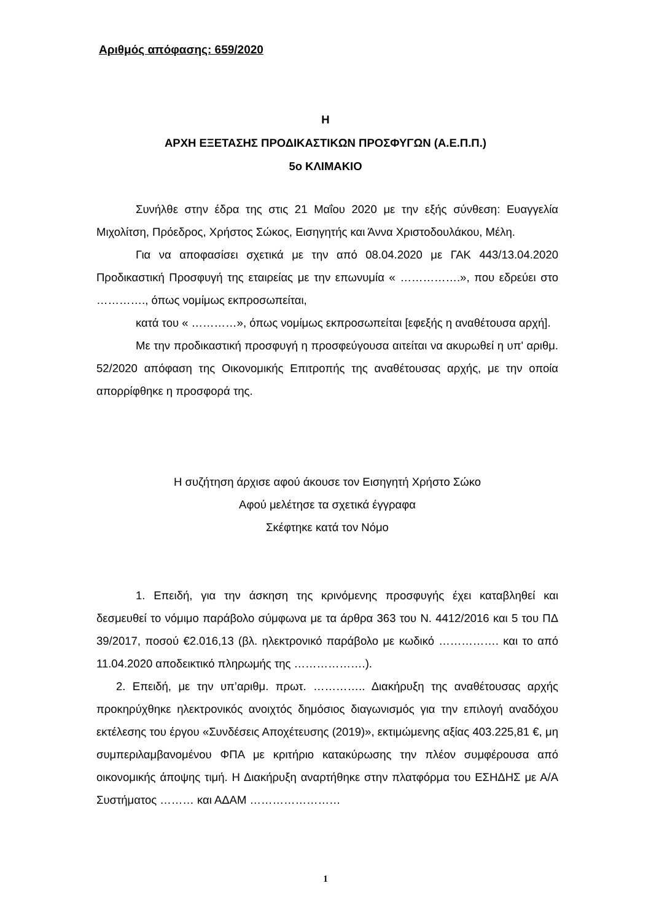Αριθμός απόφασης: 659/2020
Η
ΑΡΧΗ ΕΞΕΤΑΣΗΣ ΠΡΟΔΙΚΑΣΤΙΚΩΝ ΠΡΟΣΦΥΓΩΝ (Α.Ε.Π.Π.)
5ο ΚΛΙΜΑΚΙΟ
Συνήλθε στην έδρα της στις 21 Μαΐου 2020 με την εξής σύνθεση: Ευαγγελία Μιχολίτση, Πρόεδρος, Χρήστος Σώκος, Εισηγητής και Άννα Χριστοδουλάκου, Μέλη.
Για να αποφασίσει σχετικά με την από 08.04.2020 με ΓΑΚ 443/13.04.2020 Προδικαστική Προσφυγή της εταιρείας με την επωνυμία « …………….», που εδρεύει στο …………., όπως νομίμως εκπροσωπείται,
κατά του « …………», όπως νομίμως εκπροσωπείται [εφεξής η αναθέτουσα αρχή].
Με την προδικαστική προσφυγή η προσφεύγουσα αιτείται να ακυρωθεί η υπ' αριθμ. 52/2020 απόφαση της Οικονομικής Επιτροπής της αναθέτουσας αρχής, με την οποία απορρίφθηκε η προσφορά της.
Η συζήτηση άρχισε αφού άκουσε τον Εισηγητή Χρήστο Σώκο
Αφού μελέτησε τα σχετικά έγγραφα
Σκέφτηκε κατά τον Νόμο
1. Επειδή, για την άσκηση της κρινόμενης προσφυγής έχει καταβληθεί και δεσμευθεί το νόμιμο παράβολο σύμφωνα με τα άρθρα 363 του Ν. 4412/2016 και 5 του ΠΔ 39/2017, ποσού €2.016,13 (βλ. ηλεκτρονικό παράβολο με κωδικό ……………. και το από 11.04.2020 αποδεικτικό πληρωμής της ……………….).
2. Επειδή, με την υπ’αριθμ. πρωτ. ………….. Διακήρυξη της αναθέτουσας αρχής προκηρύχθηκε ηλεκτρονικός ανοιχτός δημόσιος διαγωνισμός για την επιλογή αναδόχου εκτέλεσης του έργου «Συνδέσεις Αποχέτευσης (2019)», εκτιμώμενης αξίας 403.225,81 €, μη συμπεριλαμβανομένου ΦΠΑ με κριτήριο κατακύρωσης την πλέον συμφέρουσα από οικονομικής άποψης τιμή. Η Διακήρυξη αναρτήθηκε στην πλατφόρμα του ΕΣΗΔΗΣ με Α/Α Συστήματος ……… και ΑΔΑΜ ……………………
1